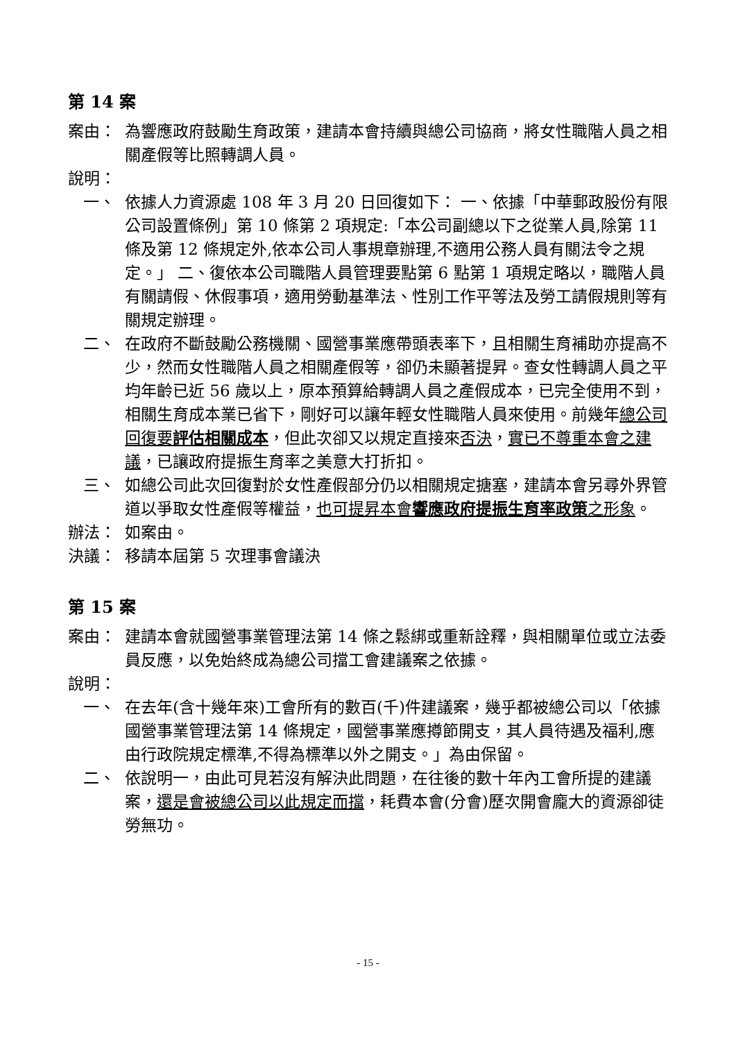第 14 案
案由： 為響應政府鼓勵生育政策，建請本會持續與總公司協商，將女性職階人員之相關產假等比照轉調人員。
說明：
一、 依據人力資源處 108 年 3 月 20 日回復如下： 一、依據「中華郵政股份有限公司設置條例」第 10 條第 2 項規定:「本公司副總以下之從業人員,除第 11 條及第 12 條規定外,依本公司人事規章辦理,不適用公務人員有關法令之規定。」 二、復依本公司職階人員管理要點第 6 點第 1 項規定略以，職階人員有關請假、休假事項，適用勞動基準法、性別工作平等法及勞工請假規則等有關規定辦理。
二、 在政府不斷鼓勵公務機關、國營事業應帶頭表率下，且相關生育補助亦提高不少，然而女性職階人員之相關產假等，卻仍未顯著提昇。查女性轉調人員之平均年齡已近 56 歲以上，原本預算給轉調人員之產假成本，已完全使用不到，相關生育成本業已省下，剛好可以讓年輕女性職階人員來使用。前幾年總公司回復要評估相關成本，但此次卻又以規定直接來否決，實已不尊重本會之建議，已讓政府提振生育率之美意大打折扣。
三、 如總公司此次回復對於女性產假部分仍以相關規定搪塞，建請本會另尋外界管道以爭取女性產假等權益，也可提昇本會響應政府提振生育率政策之形象。
辦法： 如案由。
決議： 移請本屆第 5 次理事會議決
第 15 案
案由： 建請本會就國營事業管理法第 14 條之鬆綁或重新詮釋，與相關單位或立法委員反應，以免始終成為總公司擋工會建議案之依據。
說明：
一、 在去年(含十幾年來)工會所有的數百(千)件建議案，幾乎都被總公司以「依據國營事業管理法第 14 條規定，國營事業應撙節開支，其人員待遇及福利,應由行政院規定標準,不得為標準以外之開支。」為由保留。
二、 依說明一，由此可見若沒有解決此問題，在往後的數十年內工會所提的建議案，還是會被總公司以此規定而擋，耗費本會(分會)歷次開會龐大的資源卻徒勞無功。
- 15 -